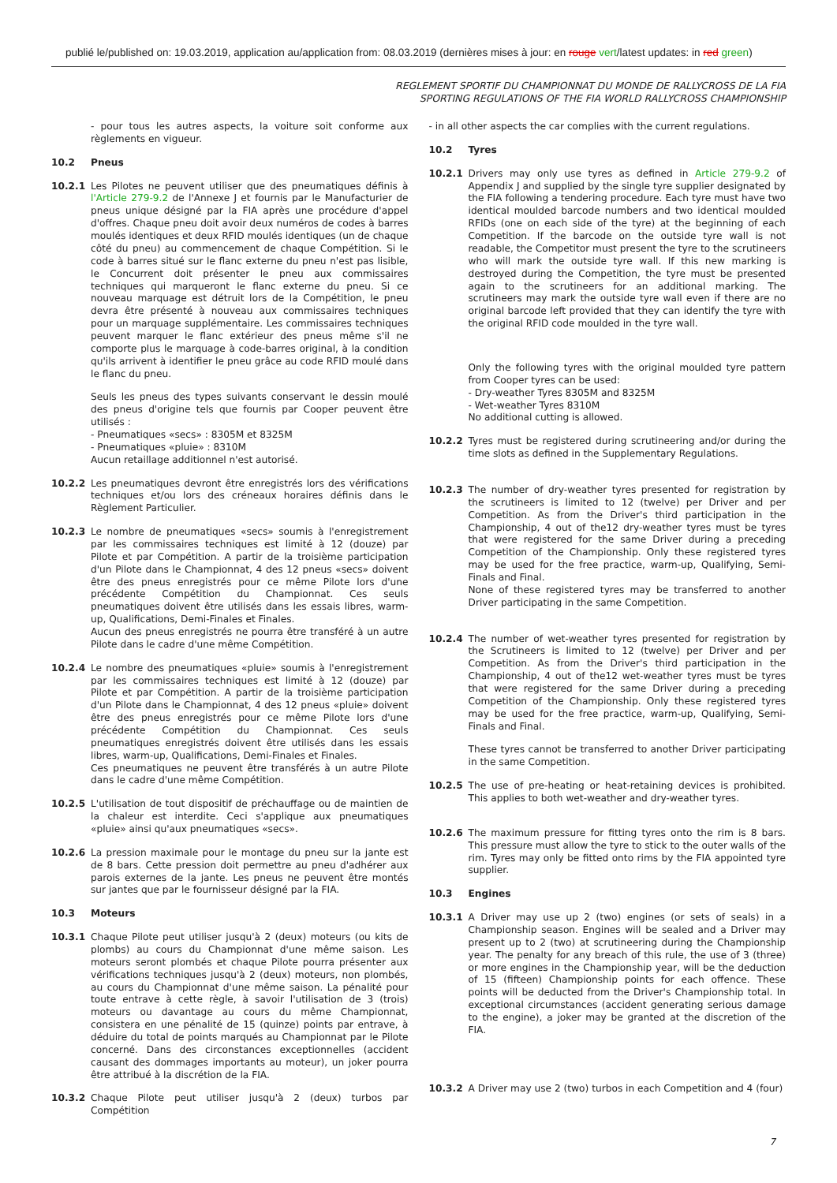publié le/published on: 19.03.2019, application au/application from: 08.03.2019 (dernières mises à jour: en rouge vert/latest updates: in red green)
REGLEMENT SPORTIF DU CHAMPIONNAT DU MONDE DE RALLYCROSS DE LA FIA
SPORTING REGULATIONS OF THE FIA WORLD RALLYCROSS CHAMPIONSHIP
- pour tous les autres aspects, la voiture soit conforme aux règlements en vigueur.
10.2 Pneus
10.2.1 Les Pilotes ne peuvent utiliser que des pneumatiques définis à l'Article 279-9.2 de l'Annexe J et fournis par le Manufacturier de pneus unique désigné par la FIA après une procédure d'appel d'offres. Chaque pneu doit avoir deux numéros de codes à barres moulés identiques et deux RFID moulés identiques (un de chaque côté du pneu) au commencement de chaque Compétition. Si le code à barres situé sur le flanc externe du pneu n'est pas lisible, le Concurrent doit présenter le pneu aux commissaires techniques qui marqueront le flanc externe du pneu. Si ce nouveau marquage est détruit lors de la Compétition, le pneu devra être présenté à nouveau aux commissaires techniques pour un marquage supplémentaire. Les commissaires techniques peuvent marquer le flanc extérieur des pneus même s'il ne comporte plus le marquage à code-barres original, à la condition qu'ils arrivent à identifier le pneu grâce au code RFID moulé dans le flanc du pneu.
Seuls les pneus des types suivants conservant le dessin moulé des pneus d'origine tels que fournis par Cooper peuvent être utilisés :
- Pneumatiques «secs» : 8305M et 8325M
- Pneumatiques «pluie» : 8310M
Aucun retaillage additionnel n'est autorisé.
10.2.2 Les pneumatiques devront être enregistrés lors des vérifications techniques et/ou lors des créneaux horaires définis dans le Règlement Particulier.
10.2.3 Le nombre de pneumatiques «secs» soumis à l'enregistrement par les commissaires techniques est limité à 12 (douze) par Pilote et par Compétition. A partir de la troisième participation d'un Pilote dans le Championnat, 4 des 12 pneus «secs» doivent être des pneus enregistrés pour ce même Pilote lors d'une précédente Compétition du Championnat. Ces seuls pneumatiques doivent être utilisés dans les essais libres, warm-up, Qualifications, Demi-Finales et Finales.
Aucun des pneus enregistrés ne pourra être transféré à un autre Pilote dans le cadre d'une même Compétition.
10.2.4 Le nombre des pneumatiques «pluie» soumis à l'enregistrement par les commissaires techniques est limité à 12 (douze) par Pilote et par Compétition. A partir de la troisième participation d'un Pilote dans le Championnat, 4 des 12 pneus «pluie» doivent être des pneus enregistrés pour ce même Pilote lors d'une précédente Compétition du Championnat. Ces seuls pneumatiques enregistrés doivent être utilisés dans les essais libres, warm-up, Qualifications, Demi-Finales et Finales.
Ces pneumatiques ne peuvent être transférés à un autre Pilote dans le cadre d'une même Compétition.
10.2.5 L'utilisation de tout dispositif de préchauffage ou de maintien de la chaleur est interdite. Ceci s'applique aux pneumatiques «pluie» ainsi qu'aux pneumatiques «secs».
10.2.6 La pression maximale pour le montage du pneu sur la jante est de 8 bars. Cette pression doit permettre au pneu d'adhérer aux parois externes de la jante. Les pneus ne peuvent être montés sur jantes que par le fournisseur désigné par la FIA.
10.3 Moteurs
10.3.1 Chaque Pilote peut utiliser jusqu'à 2 (deux) moteurs (ou kits de plombs) au cours du Championnat d'une même saison. Les moteurs seront plombés et chaque Pilote pourra présenter aux vérifications techniques jusqu'à 2 (deux) moteurs, non plombés, au cours du Championnat d'une même saison. La pénalité pour toute entrave à cette règle, à savoir l'utilisation de 3 (trois) moteurs ou davantage au cours du même Championnat, consistera en une pénalité de 15 (quinze) points par entrave, à déduire du total de points marqués au Championnat par le Pilote concerné. Dans des circonstances exceptionnelles (accident causant des dommages importants au moteur), un joker pourra être attribué à la discrétion de la FIA.
10.3.2 Chaque Pilote peut utiliser jusqu'à 2 (deux) turbos par Compétition
- in all other aspects the car complies with the current regulations.
10.2 Tyres
10.2.1 Drivers may only use tyres as defined in Article 279-9.2 of Appendix J and supplied by the single tyre supplier designated by the FIA following a tendering procedure. Each tyre must have two identical moulded barcode numbers and two identical moulded RFIDs (one on each side of the tyre) at the beginning of each Competition. If the barcode on the outside tyre wall is not readable, the Competitor must present the tyre to the scrutineers who will mark the outside tyre wall. If this new marking is destroyed during the Competition, the tyre must be presented again to the scrutineers for an additional marking. The scrutineers may mark the outside tyre wall even if there are no original barcode left provided that they can identify the tyre with the original RFID code moulded in the tyre wall.
Only the following tyres with the original moulded tyre pattern from Cooper tyres can be used:
- Dry-weather Tyres 8305M and 8325M
- Wet-weather Tyres 8310M
No additional cutting is allowed.
10.2.2 Tyres must be registered during scrutineering and/or during the time slots as defined in the Supplementary Regulations.
10.2.3 The number of dry-weather tyres presented for registration by the scrutineers is limited to 12 (twelve) per Driver and per Competition. As from the Driver's third participation in the Championship, 4 out of the12 dry-weather tyres must be tyres that were registered for the same Driver during a preceding Competition of the Championship. Only these registered tyres may be used for the free practice, warm-up, Qualifying, Semi-Finals and Final.
None of these registered tyres may be transferred to another Driver participating in the same Competition.
10.2.4 The number of wet-weather tyres presented for registration by the Scrutineers is limited to 12 (twelve) per Driver and per Competition. As from the Driver's third participation in the Championship, 4 out of the12 wet-weather tyres must be tyres that were registered for the same Driver during a preceding Competition of the Championship. Only these registered tyres may be used for the free practice, warm-up, Qualifying, Semi-Finals and Final.
These tyres cannot be transferred to another Driver participating in the same Competition.
10.2.5 The use of pre-heating or heat-retaining devices is prohibited. This applies to both wet-weather and dry-weather tyres.
10.2.6 The maximum pressure for fitting tyres onto the rim is 8 bars. This pressure must allow the tyre to stick to the outer walls of the rim. Tyres may only be fitted onto rims by the FIA appointed tyre supplier.
10.3 Engines
10.3.1 A Driver may use up 2 (two) engines (or sets of seals) in a Championship season. Engines will be sealed and a Driver may present up to 2 (two) at scrutineering during the Championship year. The penalty for any breach of this rule, the use of 3 (three) or more engines in the Championship year, will be the deduction of 15 (fifteen) Championship points for each offence. These points will be deducted from the Driver's Championship total. In exceptional circumstances (accident generating serious damage to the engine), a joker may be granted at the discretion of the FIA.
10.3.2 A Driver may use 2 (two) turbos in each Competition and 4 (four)
7